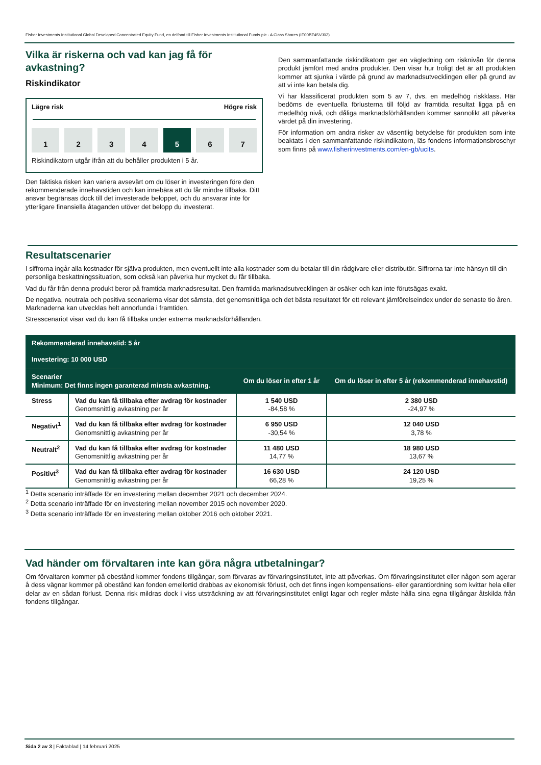Fisher Investments Institutional Global Developed Concentrated Equity Fund, en delfond till Fisher Investments Institutional Funds plc - A Class Shares (IE00BZ4SVJ02)
Vilka är riskerna och vad kan jag få för avkastning?
Riskindikator
Lägre risk Högre risk
1 2 3 4 5 6 7
Riskindikatorn utgår ifrån att du behåller produkten i 5 år.
Den faktiska risken kan variera avsevärt om du löser in investeringen före den rekommenderade innehavstiden och kan innebära att du får mindre tillbaka. Ditt ansvar begränsas dock till det investerade beloppet, och du ansvarar inte för ytterligare finansiella åtaganden utöver det belopp du investerat.
Den sammanfattande riskindikatorn ger en vägledning om risknivån för denna produkt jämfört med andra produkter. Den visar hur troligt det är att produkten kommer att sjunka i värde på grund av marknadsutvecklingen eller på grund av att vi inte kan betala dig.
Vi har klassificerat produkten som 5 av 7, dvs. en medelhög riskklass. Här bedöms de eventuella förlusterna till följd av framtida resultat ligga på en medelhög nivå, och dåliga marknadsförhållanden kommer sannolikt att påverka värdet på din investering.
För information om andra risker av väsentlig betydelse för produkten som inte beaktats i den sammanfattande riskindikatorn, läs fondens informationsbroschyr som finns på www.fisherinvestments.com/en-gb/ucits.
Resultatscenarier
I siffrorna ingår alla kostnader för själva produkten, men eventuellt inte alla kostnader som du betalar till din rådgivare eller distributör. Siffrorna tar inte hänsyn till din personliga beskattningssituation, som också kan påverka hur mycket du får tillbaka.
Vad du får från denna produkt beror på framtida marknadsresultat. Den framtida marknadsutvecklingen är osäker och kan inte förutsägas exakt.
De negativa, neutrala och positiva scenarierna visar det sämsta, det genomsnittliga och det bästa resultatet för ett relevant jämförelseindex under de senaste tio åren. Marknaderna kan utvecklas helt annorlunda i framtiden.
Stresscenariot visar vad du kan få tillbaka under extrema marknadsförhållanden.
| Rekommenderad innehavstid: 5 år Investering: 10 000 USD | | | |
| Scenarier Minimum: Det finns ingen garanterad minsta avkastning. | | Om du löser in efter 1 år | Om du löser in efter 5 år (rekommenderad innehavstid) |
| Stress | Vad du kan få tillbaka efter avdrag för kostnader Genomsnittlig avkastning per år | 1 540 USD -84,58 % | 2 380 USD -24,97 % |
| Negativt<sup>1</sup> | Vad du kan få tillbaka efter avdrag för kostnader Genomsnittlig avkastning per år | 6 950 USD -30,54 % | 12 040 USD 3,78 % |
| Neutralt<sup>2</sup> | Vad du kan få tillbaka efter avdrag för kostnader Genomsnittlig avkastning per år | 11 480 USD 14,77 % | 18 980 USD 13,67 % |
| Positivt<sup>3</sup> | Vad du kan få tillbaka efter avdrag för kostnader Genomsnittlig avkastning per år | 16 630 USD 66,28 % | 24 120 USD 19,25 % |
<sup>1</sup> Detta scenario inträffade för en investering mellan december 2021 och december 2024.
<sup>2</sup> Detta scenario inträffade för en investering mellan november 2015 och november 2020.
<sup>3</sup> Detta scenario inträffade för en investering mellan oktober 2016 och oktober 2021.
Vad händer om förvaltaren inte kan göra några utbetalningar?
Om förvaltaren kommer på obestånd kommer fondens tillgångar, som förvaras av förvaringsinstitutet, inte att påverkas. Om förvaringsinstitutet eller någon som agerar å dess vägnar kommer på obestånd kan fonden emellertid drabbas av ekonomisk förlust, och det finns ingen kompensations- eller garantiordning som kvittar hela eller delar av en sådan förlust. Denna risk mildras dock i viss utsträckning av att förvaringsinstitutet enligt lagar och regler måste hålla sina egna tillgångar åtskilda från fondens tillgångar.
Sida 2 av 3 | Faktablad | 14 februari 2025